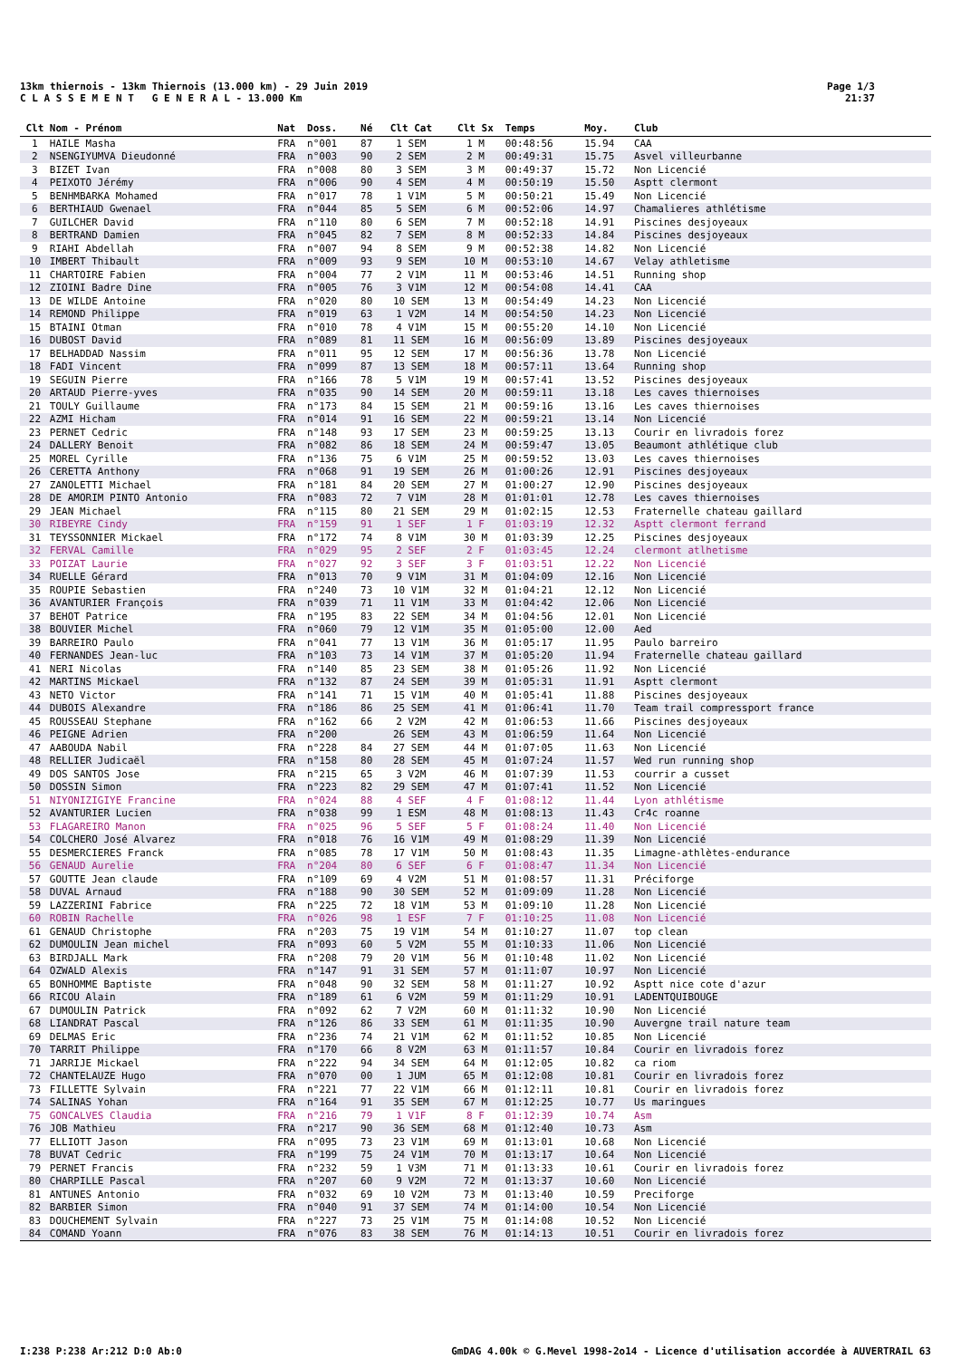13km thiernois - 13km Thiernois (13.000 km) - 29 Juin 2019
C L A S S E M E N T G E N E R A L - 13.000 Km
Page 1/3
21:37
| Clt | Nom - Prénom | Nat | Doss. | Né | Clt Cat | Clt Sx | Temps | Moy. | Club |
| --- | --- | --- | --- | --- | --- | --- | --- | --- | --- |
| 1 | HAILE Masha | FRA | n°001 | 87 | 1 SEM | 1 M | 00:48:56 | 15.94 | CAA |
| 2 | NSENGIYUMVA Dieudonné | FRA | n°003 | 90 | 2 SEM | 2 M | 00:49:31 | 15.75 | Asvel villeurbanne |
| 3 | BIZET Ivan | FRA | n°008 | 80 | 3 SEM | 3 M | 00:49:37 | 15.72 | Non Licencié |
| 4 | PEIXOTO Jérémy | FRA | n°006 | 90 | 4 SEM | 4 M | 00:50:19 | 15.50 | Asptt clermont |
| 5 | BENHMBARKA Mohamed | FRA | n°017 | 78 | 1 V1M | 5 M | 00:50:21 | 15.49 | Non Licencié |
| 6 | BERTHIAUD Gwenael | FRA | n°044 | 85 | 5 SEM | 6 M | 00:52:06 | 14.97 | Chamalieres athlétisme |
| 7 | GUILCHER David | FRA | n°110 | 80 | 6 SEM | 7 M | 00:52:18 | 14.91 | Piscines desjoyeaux |
| 8 | BERTRAND Damien | FRA | n°045 | 82 | 7 SEM | 8 M | 00:52:33 | 14.84 | Piscines desjoyeaux |
| 9 | RIAHI Abdellah | FRA | n°007 | 94 | 8 SEM | 9 M | 00:52:38 | 14.82 | Non Licencié |
| 10 | IMBERT Thibault | FRA | n°009 | 93 | 9 SEM | 10 M | 00:53:10 | 14.67 | Velay athletisme |
| 11 | CHARTOIRE Fabien | FRA | n°004 | 77 | 2 V1M | 11 M | 00:53:46 | 14.51 | Running shop |
| 12 | ZIOINI Badre Dine | FRA | n°005 | 76 | 3 V1M | 12 M | 00:54:08 | 14.41 | CAA |
| 13 | DE WILDE Antoine | FRA | n°020 | 80 | 10 SEM | 13 M | 00:54:49 | 14.23 | Non Licencié |
| 14 | REMOND Philippe | FRA | n°019 | 63 | 1 V2M | 14 M | 00:54:50 | 14.23 | Non Licencié |
| 15 | BTAINI Otman | FRA | n°010 | 78 | 4 V1M | 15 M | 00:55:20 | 14.10 | Non Licencié |
| 16 | DUBOST David | FRA | n°089 | 81 | 11 SEM | 16 M | 00:56:09 | 13.89 | Piscines desjoyeaux |
| 17 | BELHADDAD Nassim | FRA | n°011 | 95 | 12 SEM | 17 M | 00:56:36 | 13.78 | Non Licencié |
| 18 | FADI Vincent | FRA | n°099 | 87 | 13 SEM | 18 M | 00:57:11 | 13.64 | Running shop |
| 19 | SEGUIN Pierre | FRA | n°166 | 78 | 5 V1M | 19 M | 00:57:41 | 13.52 | Piscines desjoyeaux |
| 20 | ARTAUD Pierre-yves | FRA | n°035 | 90 | 14 SEM | 20 M | 00:59:11 | 13.18 | Les caves thiernoises |
| 21 | TOULY Guillaume | FRA | n°173 | 84 | 15 SEM | 21 M | 00:59:16 | 13.16 | Les caves thiernoises |
| 22 | AZMI Hicham | FRA | n°014 | 91 | 16 SEM | 22 M | 00:59:21 | 13.14 | Non Licencié |
| 23 | PERNET Cedric | FRA | n°148 | 93 | 17 SEM | 23 M | 00:59:25 | 13.13 | Courir en livradois forez |
| 24 | DALLERY Benoit | FRA | n°082 | 86 | 18 SEM | 24 M | 00:59:47 | 13.05 | Beaumont athlétique club |
| 25 | MOREL Cyrille | FRA | n°136 | 75 | 6 V1M | 25 M | 00:59:52 | 13.03 | Les caves thiernoises |
| 26 | CERETTA Anthony | FRA | n°068 | 91 | 19 SEM | 26 M | 01:00:26 | 12.91 | Piscines desjoyeaux |
| 27 | ZANOLETTI Michael | FRA | n°181 | 84 | 20 SEM | 27 M | 01:00:27 | 12.90 | Piscines desjoyeaux |
| 28 | DE AMORIM PINTO Antonio | FRA | n°083 | 72 | 7 V1M | 28 M | 01:01:01 | 12.78 | Les caves thiernoises |
| 29 | JEAN Michael | FRA | n°115 | 80 | 21 SEM | 29 M | 01:02:15 | 12.53 | Fraternelle chateau gaillard |
| 30 | RIBEYRE Cindy | FRA | n°159 | 91 | 1 SEF | 1 F | 01:03:19 | 12.32 | Asptt clermont ferrand |
| 31 | TEYSSONNIER Mickael | FRA | n°172 | 74 | 8 V1M | 30 M | 01:03:39 | 12.25 | Piscines desjoyeaux |
| 32 | FERVAL Camille | FRA | n°029 | 95 | 2 SEF | 2 F | 01:03:45 | 12.24 | clermont atlhetisme |
| 33 | POIZAT Laurie | FRA | n°027 | 92 | 3 SEF | 3 F | 01:03:51 | 12.22 | Non Licencié |
| 34 | RUELLE Gérard | FRA | n°013 | 70 | 9 V1M | 31 M | 01:04:09 | 12.16 | Non Licencié |
| 35 | ROUPIE Sebastien | FRA | n°240 | 73 | 10 V1M | 32 M | 01:04:21 | 12.12 | Non Licencié |
| 36 | AVANTURIER François | FRA | n°039 | 71 | 11 V1M | 33 M | 01:04:42 | 12.06 | Non Licencié |
| 37 | BEHOT Patrice | FRA | n°195 | 83 | 22 SEM | 34 M | 01:04:56 | 12.01 | Non Licencié |
| 38 | BOUVIER Michel | FRA | n°060 | 79 | 12 V1M | 35 M | 01:05:00 | 12.00 | Aed |
| 39 | BARREIRO Paulo | FRA | n°041 | 77 | 13 V1M | 36 M | 01:05:17 | 11.95 | Paulo barreiro |
| 40 | FERNANDES Jean-luc | FRA | n°103 | 73 | 14 V1M | 37 M | 01:05:20 | 11.94 | Fraternelle chateau gaillard |
| 41 | NERI Nicolas | FRA | n°140 | 85 | 23 SEM | 38 M | 01:05:26 | 11.92 | Non Licencié |
| 42 | MARTINS Mickael | FRA | n°132 | 87 | 24 SEM | 39 M | 01:05:31 | 11.91 | Asptt clermont |
| 43 | NETO Victor | FRA | n°141 | 71 | 15 V1M | 40 M | 01:05:41 | 11.88 | Piscines desjoyeaux |
| 44 | DUBOIS Alexandre | FRA | n°186 | 86 | 25 SEM | 41 M | 01:06:41 | 11.70 | Team trail compressport france |
| 45 | ROUSSEAU Stephane | FRA | n°162 | 66 | 2 V2M | 42 M | 01:06:53 | 11.66 | Piscines desjoyeaux |
| 46 | PEIGNE Adrien | FRA | n°200 | | 26 SEM | 43 M | 01:06:59 | 11.64 | Non Licencié |
| 47 | AABOUDA Nabil | FRA | n°228 | 84 | 27 SEM | 44 M | 01:07:05 | 11.63 | Non Licencié |
| 48 | RELLIER Judicaël | FRA | n°158 | 80 | 28 SEM | 45 M | 01:07:24 | 11.57 | Wed run running shop |
| 49 | DOS SANTOS Jose | FRA | n°215 | 65 | 3 V2M | 46 M | 01:07:39 | 11.53 | courrir a cusset |
| 50 | DOSSIN Simon | FRA | n°223 | 82 | 29 SEM | 47 M | 01:07:41 | 11.52 | Non Licencié |
| 51 | NIYONIZIGIYE Francine | FRA | n°024 | 88 | 4 SEF | 4 F | 01:08:12 | 11.44 | Lyon athlétisme |
| 52 | AVANTURIER Lucien | FRA | n°038 | 99 | 1 ESM | 48 M | 01:08:13 | 11.43 | Cr4c roanne |
| 53 | FLAGAREIRO Manon | FRA | n°025 | 96 | 5 SEF | 5 F | 01:08:24 | 11.40 | Non Licencié |
| 54 | COLCHERO José Alvarez | FRA | n°018 | 76 | 16 V1M | 49 M | 01:08:29 | 11.39 | Non Licencié |
| 55 | DESMERCIERES Franck | FRA | n°085 | 78 | 17 V1M | 50 M | 01:08:43 | 11.35 | Limagne-athlètes-endurance |
| 56 | GENAUD Aurelie | FRA | n°204 | 80 | 6 SEF | 6 F | 01:08:47 | 11.34 | Non Licencié |
| 57 | GOUTTE Jean claude | FRA | n°109 | 69 | 4 V2M | 51 M | 01:08:57 | 11.31 | Préciforge |
| 58 | DUVAL Arnaud | FRA | n°188 | 90 | 30 SEM | 52 M | 01:09:09 | 11.28 | Non Licencié |
| 59 | LAZZERINI Fabrice | FRA | n°225 | 72 | 18 V1M | 53 M | 01:09:10 | 11.28 | Non Licencié |
| 60 | ROBIN Rachelle | FRA | n°026 | 98 | 1 ESF | 7 F | 01:10:25 | 11.08 | Non Licencié |
| 61 | GENAUD Christophe | FRA | n°203 | 75 | 19 V1M | 54 M | 01:10:27 | 11.07 | top clean |
| 62 | DUMOULIN Jean michel | FRA | n°093 | 60 | 5 V2M | 55 M | 01:10:33 | 11.06 | Non Licencié |
| 63 | BIRDJALL Mark | FRA | n°208 | 79 | 20 V1M | 56 M | 01:10:48 | 11.02 | Non Licencié |
| 64 | OZWALD Alexis | FRA | n°147 | 91 | 31 SEM | 57 M | 01:11:07 | 10.97 | Non Licencié |
| 65 | BONHOMME Baptiste | FRA | n°048 | 90 | 32 SEM | 58 M | 01:11:27 | 10.92 | Asptt nice cote d'azur |
| 66 | RICOU Alain | FRA | n°189 | 61 | 6 V2M | 59 M | 01:11:29 | 10.91 | LADENTQUIBOUGE |
| 67 | DUMOULIN Patrick | FRA | n°092 | 62 | 7 V2M | 60 M | 01:11:32 | 10.90 | Non Licencié |
| 68 | LIANDRAT Pascal | FRA | n°126 | 86 | 33 SEM | 61 M | 01:11:35 | 10.90 | Auvergne trail nature team |
| 69 | DELMAS Eric | FRA | n°236 | 74 | 21 V1M | 62 M | 01:11:52 | 10.85 | Non Licencié |
| 70 | TARRIT Philippe | FRA | n°170 | 66 | 8 V2M | 63 M | 01:11:57 | 10.84 | Courir en livradois forez |
| 71 | JARRIJE Mickael | FRA | n°222 | 94 | 34 SEM | 64 M | 01:12:05 | 10.82 | ca riom |
| 72 | CHANTELAUZE Hugo | FRA | n°070 | 00 | 1 JUM | 65 M | 01:12:08 | 10.81 | Courir en livradois forez |
| 73 | FILLETTE Sylvain | FRA | n°221 | 77 | 22 V1M | 66 M | 01:12:11 | 10.81 | Courir en livradois forez |
| 74 | SALINAS Yohan | FRA | n°164 | 91 | 35 SEM | 67 M | 01:12:25 | 10.77 | Us maringues |
| 75 | GONCALVES Claudia | FRA | n°216 | 79 | 1 V1F | 8 F | 01:12:39 | 10.74 | Asm |
| 76 | JOB Mathieu | FRA | n°217 | 90 | 36 SEM | 68 M | 01:12:40 | 10.73 | Asm |
| 77 | ELLIOTT Jason | FRA | n°095 | 73 | 23 V1M | 69 M | 01:13:01 | 10.68 | Non Licencié |
| 78 | BUVAT Cedric | FRA | n°199 | 75 | 24 V1M | 70 M | 01:13:17 | 10.64 | Non Licencié |
| 79 | PERNET Francis | FRA | n°232 | 59 | 1 V3M | 71 M | 01:13:33 | 10.61 | Courir en livradois forez |
| 80 | CHARPILLE Pascal | FRA | n°207 | 60 | 9 V2M | 72 M | 01:13:37 | 10.60 | Non Licencié |
| 81 | ANTUNES Antonio | FRA | n°032 | 69 | 10 V2M | 73 M | 01:13:40 | 10.59 | Preciforge |
| 82 | BARBIER Simon | FRA | n°040 | 91 | 37 SEM | 74 M | 01:14:00 | 10.54 | Non Licencié |
| 83 | DOUCHEMENT Sylvain | FRA | n°227 | 73 | 25 V1M | 75 M | 01:14:08 | 10.52 | Non Licencié |
| 84 | COMAND Yoann | FRA | n°076 | 83 | 38 SEM | 76 M | 01:14:13 | 10.51 | Courir en livradois forez |
I:238 P:238 Ar:212 D:0 Ab:0
GmDAG 4.00k © G.Mevel 1998-2o14 - Licence d'utilisation accordée à AUVERTRAIL 63